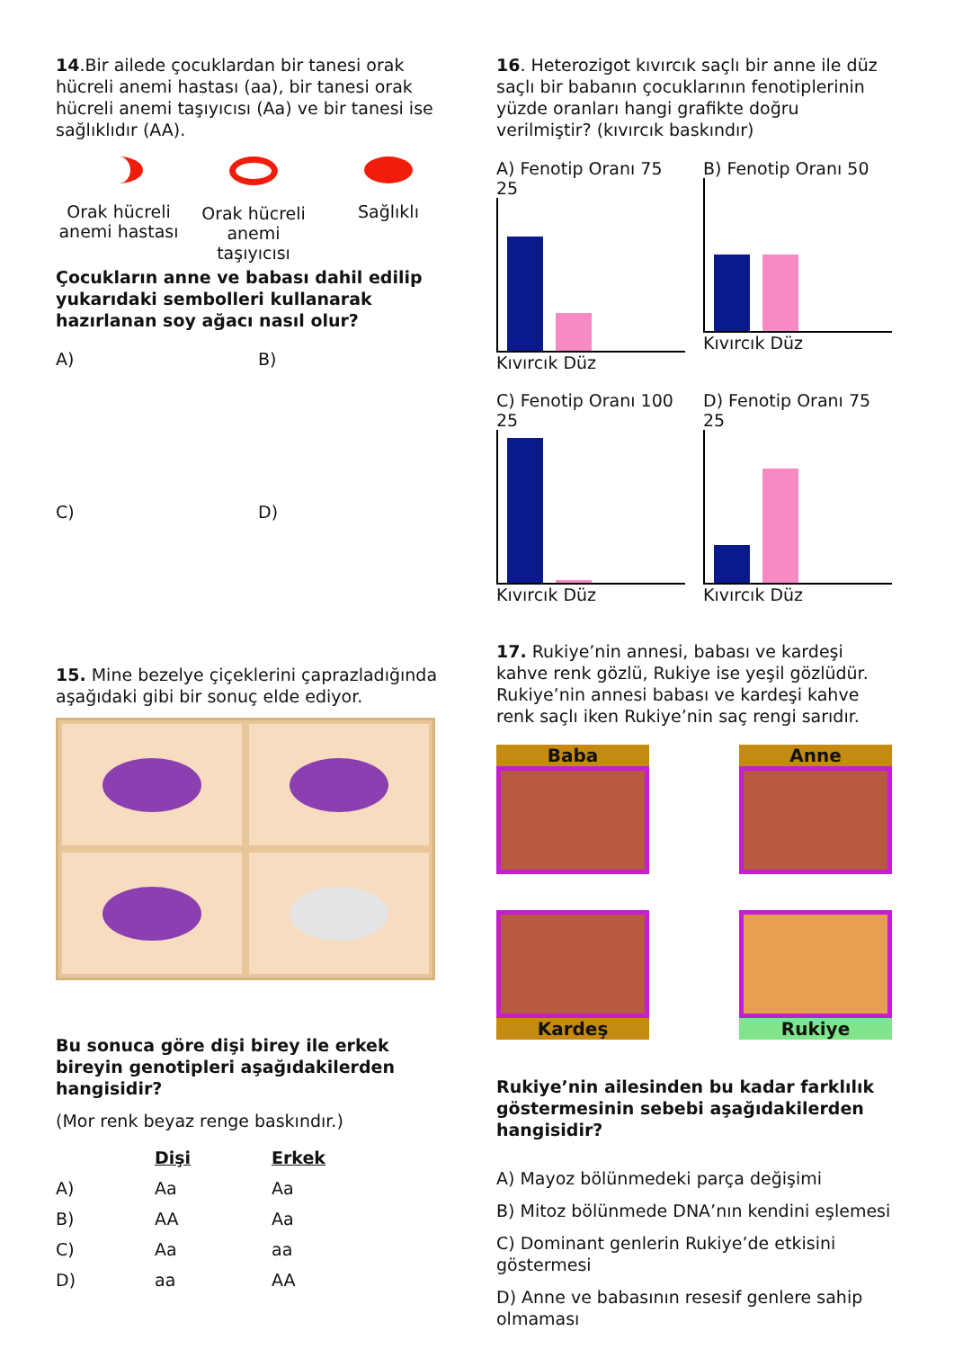14.Bir ailede çocuklardan bir tanesi orak hücreli anemi hastası (aa), bir tanesi orak hücreli anemi taşıyıcısı (Aa) ve bir tanesi ise sağlıklıdır (AA).
Orak hücreli anemi hastası
Orak hücreli anemi taşıyıcısı
Sağlıklı
Çocukların anne ve babası dahil edilip yukarıdaki sembolleri kullanarak hazırlanan soy ağacı nasıl olur?
A)
B)
C)
D)
15. Mine bezelye çiçeklerini çaprazladığında aşağıdaki gibi bir sonuç elde ediyor.
Bu sonuca göre dişi birey ile erkek bireyin genotipleri aşağıdakilerden hangisidir?
(Mor renk beyaz renge baskındır.)
| | Dişi | Erkek |
| A) | Aa | Aa |
| B) | AA | Aa |
| C) | Aa | aa |
| D) | aa | AA |
16. Heterozigot kıvırcık saçlı bir anne ile düz saçlı bir babanın çocuklarının fenotiplerinin yüzde oranları hangi grafikte doğru verilmiştir? (kıvırcık baskındır)
A) Fenotip Oranı 75 25
Kıvırcık Düz
B) Fenotip Oranı 50
Kıvırcık Düz
C) Fenotip Oranı 100 25
Kıvırcık Düz
D) Fenotip Oranı 75 25
Kıvırcık Düz
17. Rukiye’nin annesi, babası ve kardeşi kahve renk gözlü, Rukiye ise yeşil gözlüdür. Rukiye’nin annesi babası ve kardeşi kahve renk saçlı iken Rukiye’nin saç rengi sarıdır.
Baba
Anne
Kardeş
Rukiye
Rukiye’nin ailesinden bu kadar farklılık göstermesinin sebebi aşağıdakilerden hangisidir?
A) Mayoz bölünmedeki parça değişimi
B) Mitoz bölünmede DNA’nın kendini eşlemesi
C) Dominant genlerin Rukiye’de etkisini göstermesi
D) Anne ve babasının resesif genlere sahip olmaması